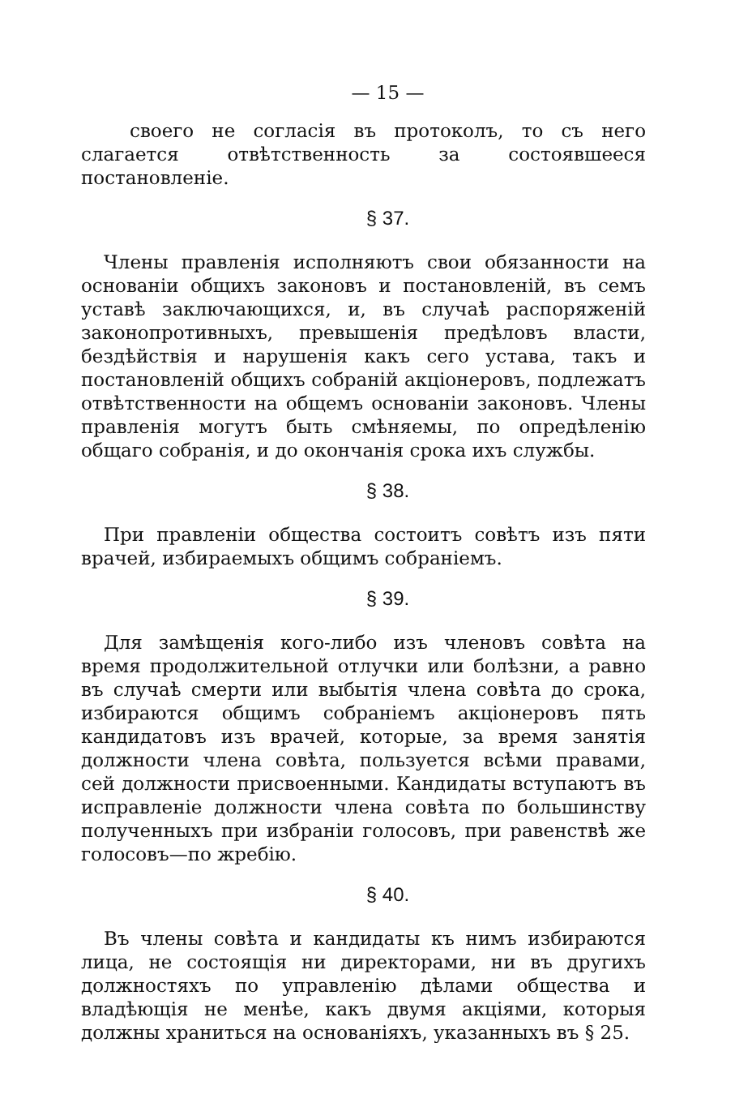— 15 —
своего не согласія въ протоколъ, то съ него слагается отвѣтственность за состоявшееся постановленіе.
§ 37.
Члены правленія исполняютъ свои обязанности на основаніи общихъ законовъ и постановленій, въ семъ уставѣ заключающихся, и, въ случаѣ распоряженій законопротивныхъ, превышенія предѣловъ власти, бездѣйствія и нарушенія какъ сего устава, такъ и постановленій общихъ собраній акціонеровъ, подлежатъ отвѣтственности на общемъ основаніи законовъ. Члены правленія могутъ быть смѣняемы, по опредѣленію общаго собранія, и до окончанія срока ихъ службы.
§ 38.
При правленіи общества состоитъ совѣтъ изъ пяти врачей, избираемыхъ общимъ собраніемъ.
§ 39.
Для замѣщенія кого-либо изъ членовъ совѣта на время продолжительной отлучки или болѣзни, а равно въ случаѣ смерти или выбытія члена совѣта до срока, избираются общимъ собраніемъ акціонеровъ пять кандидатовъ изъ врачей, которые, за время занятія должности члена совѣта, пользуется всѣми правами, сей должности присвоенными. Кандидаты вступаютъ въ исправленіе должности члена совѣта по большинству полученныхъ при избраніи голосовъ, при равенствѣ же голосовъ—по жребію.
§ 40.
Въ члены совѣта и кандидаты къ нимъ избираются лица, не состоящія ни директорами, ни въ другихъ должностяхъ по управленію дѣлами общества и владѣющія не менѣе, какъ двумя акціями, которыя должны храниться на основаніяхъ, указанныхъ въ § 25.